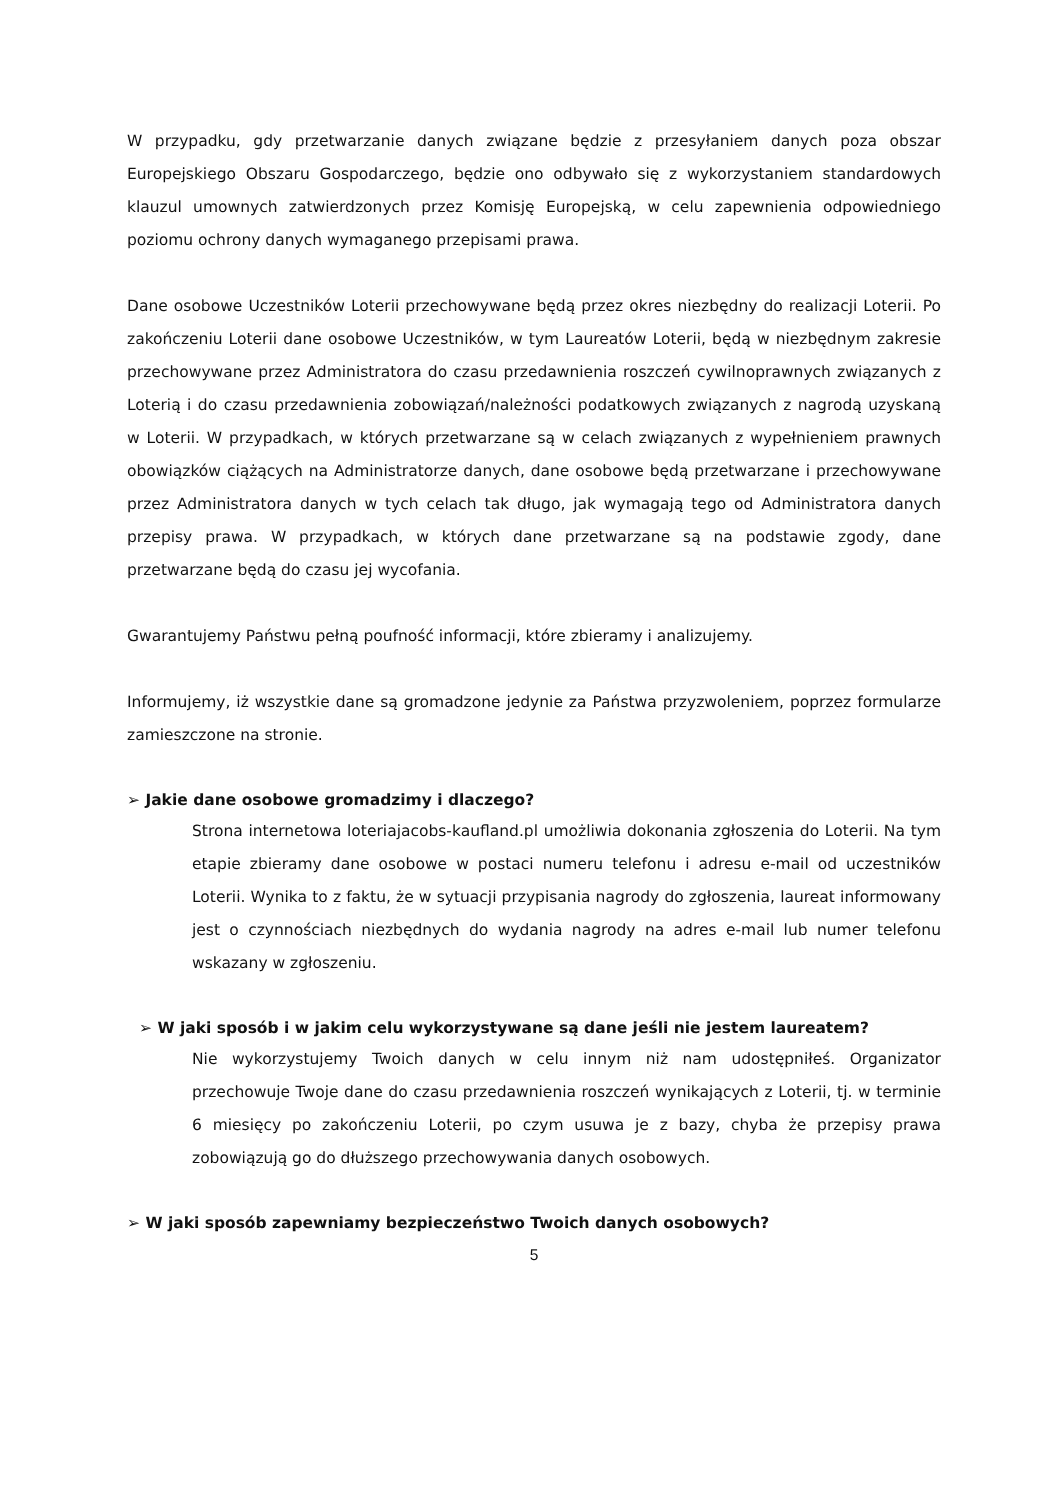W przypadku, gdy przetwarzanie danych związane będzie z przesyłaniem danych poza obszar Europejskiego Obszaru Gospodarczego, będzie ono odbywało się z wykorzystaniem standardowych klauzul umownych zatwierdzonych przez Komisję Europejską, w celu zapewnienia odpowiedniego poziomu ochrony danych wymaganego przepisami prawa.
Dane osobowe Uczestników Loterii przechowywane będą przez okres niezbędny do realizacji Loterii. Po zakończeniu Loterii dane osobowe Uczestników, w tym Laureatów Loterii, będą w niezbędnym zakresie przechowywane przez Administratora do czasu przedawnienia roszczeń cywilnoprawnych związanych z Loterią i do czasu przedawnienia zobowiązań/należności podatkowych związanych z nagrodą uzyskaną w Loterii. W przypadkach, w których przetwarzane są w celach związanych z wypełnieniem prawnych obowiązków ciążących na Administratorze danych, dane osobowe będą przetwarzane i przechowywane przez Administratora danych w tych celach tak długo, jak wymagają tego od Administratora danych przepisy prawa. W przypadkach, w których dane przetwarzane są na podstawie zgody, dane przetwarzane będą do czasu jej wycofania.
Gwarantujemy Państwu pełną poufność informacji, które zbieramy i analizujemy.
Informujemy, iż wszystkie dane są gromadzone jedynie za Państwa przyzwoleniem, poprzez formularze zamieszczone na stronie.
➢ Jakie dane osobowe gromadzimy i dlaczego?
Strona internetowa loteriajacobs-kaufland.pl umożliwia dokonania zgłoszenia do Loterii. Na tym etapie zbieramy dane osobowe w postaci numeru telefonu i adresu e-mail od uczestników Loterii. Wynika to z faktu, że w sytuacji przypisania nagrody do zgłoszenia, laureat informowany jest o czynnościach niezbędnych do wydania nagrody na adres e-mail lub numer telefonu wskazany w zgłoszeniu.
➢ W jaki sposób i w jakim celu wykorzystywane są dane jeśli nie jestem laureatem?
Nie wykorzystujemy Twoich danych w celu innym niż nam udostępniłeś. Organizator przechowuje Twoje dane do czasu przedawnienia roszczeń wynikających z Loterii, tj. w terminie 6 miesięcy po zakończeniu Loterii, po czym usuwa je z bazy, chyba że przepisy prawa zobowiązują go do dłuższego przechowywania danych osobowych.
➢ W jaki sposób zapewniamy bezpieczeństwo Twoich danych osobowych?
5